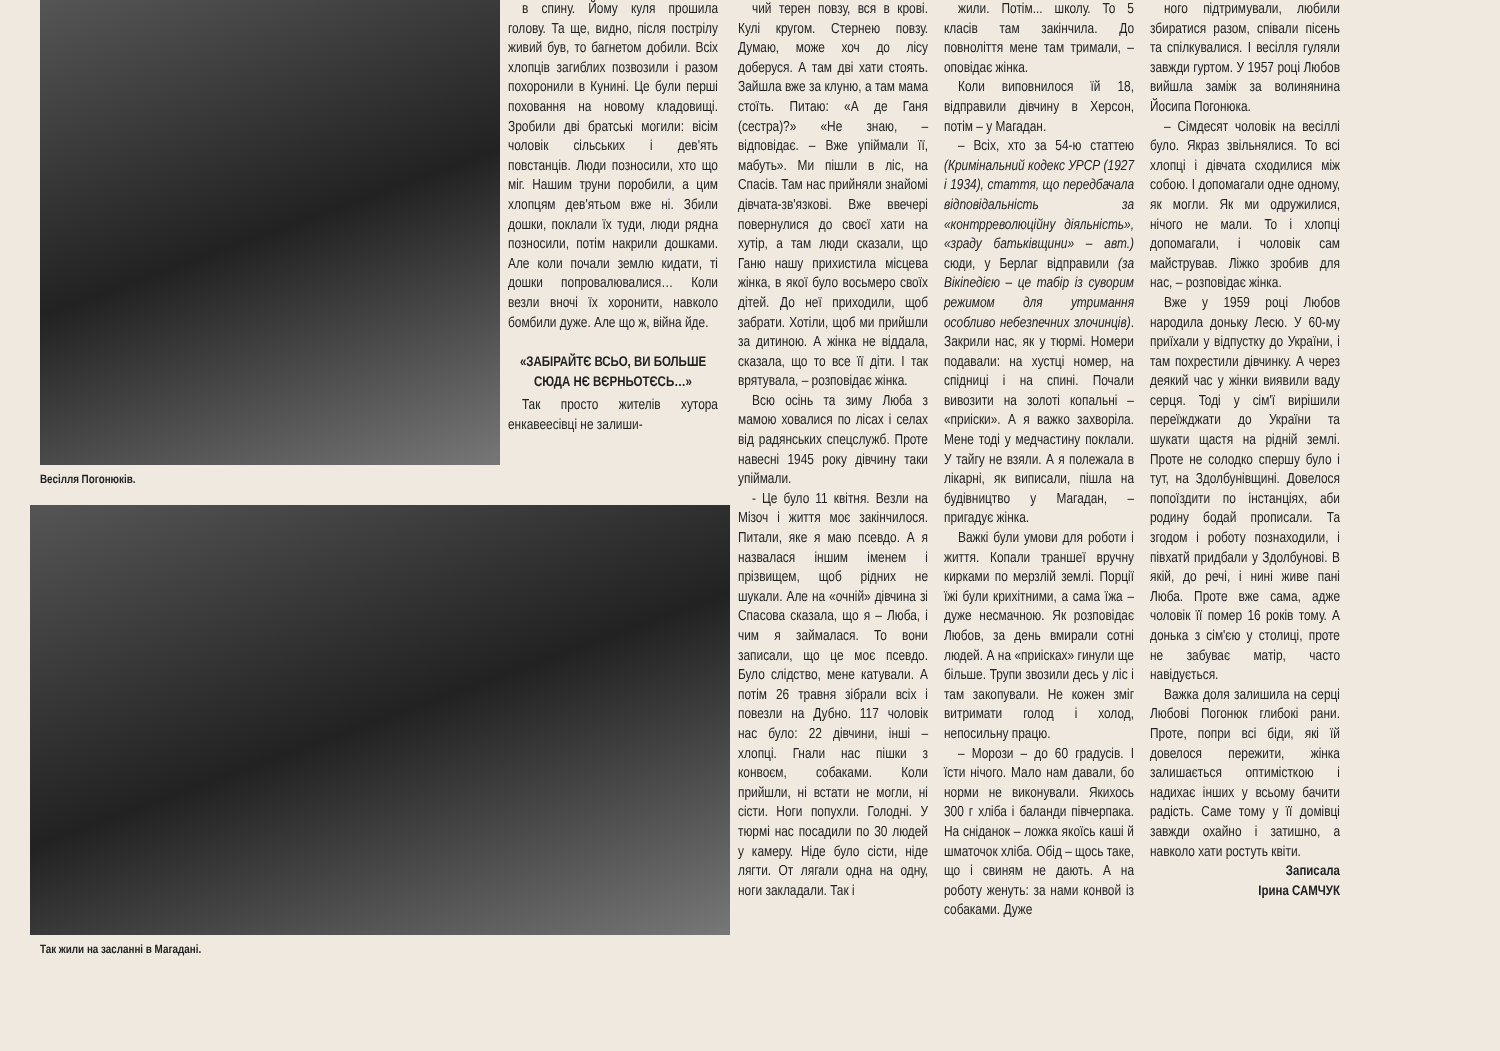Весілля Погонюків.
в спину. Йому куля прошила голову. Та ще, видно, після пострілу живий був, то багнетом добили. Всіх хлопців загиблих позвозили і разом похоронили в Кунині. Це були перші поховання на новому кладовищі. Зробили дві братські могили: вісім чоловік сільських і дев'ять повстанців. Люди позносили, хто що міг. Нашим труни поробили, а цим хлопцям дев'ятьом вже ні. Збили дошки, поклали їх туди, люди рядна позносили, потім накрили дошками. Але коли почали землю кидати, ті дошки попровалювалися… Коли везли вночі їх хоронити, навколо бомбили дуже. Але що ж, війна йде.
«ЗАБІРАЙТЄ ВСЬО, ВИ БОЛЬШЕ СЮДА НЄ ВЄРНЬОТЄСЬ…»
Так просто жителів хутора енкавеесівці не залиши-
Так жили на засланні в Магадані.
чий терен повзу, вся в крові. Кулі кругом. Стернею повзу. Думаю, може хоч до лісу доберуся. А там дві хати стоять. Зайшла вже за клуню, а там мама стоїть. Питаю: «А де Ганя (сестра)?» «Не знаю, – відповідає. – Вже упіймали її, мабуть». Ми пішли в ліс, на Спасів. Там нас прийняли знайомі дівчата-зв'язкові. Вже ввечері повернулися до своєї хати на хутір, а там люди сказали, що Ганю нашу прихистила місцева жінка, в якої було восьмеро своїх дітей. До неї приходили, щоб забрати. Хотіли, щоб ми прийшли за дитиною. А жінка не віддала, сказала, що то все її діти. І так врятувала, – розповідає жінка.
Всю осінь та зиму Люба з мамою ховалися по лісах і селах від радянських спецслужб. Проте навесні 1945 року дівчину таки упіймали.
- Це було 11 квітня. Везли на Мізоч і життя моє закінчилося. Питали, яке я маю псевдо. А я назвалася іншим іменем і прізвищем, щоб рідних не шукали. Але на «очній» дівчина зі Спасова сказала, що я – Люба, і чим я займалася. То вони записали, що це моє псевдо. Було слідство, мене катували. А потім 26 травня зібрали всіх і повезли на Дубно. 117 чоловік нас було: 22 дівчини, інші – хлопці. Гнали нас пішки з конвоєм, собаками. Коли прийшли, ні встати не могли, ні сісти. Ноги попухли. Голодні. У тюрмі нас посадили по 30 людей у камеру. Ніде було сісти, ніде лягти. От лягали одна на одну, ноги закладали. Так і
жили. Потім... школу. То 5 класів там закінчила. До повноліття мене там тримали, – оповідає жінка.
Коли виповнилося їй 18, відправили дівчину в Херсон, потім – у Магадан.
– Всіх, хто за 54-ю статтею (Кримінальний кодекс УРСР (1927 і 1934), стаття, що передбачала відповідальність за «контрреволюційну діяльність», «зраду батьківщини» – авт.) сюди, у Берлаг відправили (за Вікіпедією – це табір із суворим режимом для утримання особливо небезпечних злочинців). Закрили нас, як у тюрмі. Номери подавали: на хустці номер, на спідниці і на спині. Почали вивозити на золоті копальні – «приіски». А я важко захворіла. Мене тоді у медчастину поклали. У тайгу не взяли. А я полежала в лікарні, як виписали, пішла на будівництво у Магадан, – пригадує жінка.
Важкі були умови для роботи і життя. Копали траншеї вручну кирками по мерзлій землі. Порції їжі були крихітними, а сама їжа – дуже несмачною. Як розповідає Любов, за день вмирали сотні людей. А на «приісках» гинули ще більше. Трупи звозили десь у ліс і там закопували. Не кожен зміг витримати голод і холод, непосильну працю.
– Морози – до 60 градусів. І їсти нічого. Мало нам давали, бо норми не виконували. Якихось 300 г хліба і баланди півчерпака. На сніданок – ложка якоїсь каші й шматочок хліба. Обід – щось таке, що і свиням не дають. А на роботу женуть: за нами конвой із собаками. Дуже
ного підтримували, любили збиратися разом, співали пісень та спілкувалися. І весілля гуляли завжди гуртом. У 1957 році Любов вийшла заміж за волинянина Йосипа Погонюка.
– Сімдесят чоловік на весіллі було. Якраз звільнялися. То всі хлопці і дівчата сходилися між собою. І допомагали одне одному, як могли. Як ми одружилися, нічого не мали. То і хлопці допомагали, і чоловік сам майстрував. Ліжко зробив для нас, – розповідає жінка.
Вже у 1959 році Любов народила доньку Лесю. У 60-му приїхали у відпустку до України, і там похрестили дівчинку. А через деякий час у жінки виявили ваду серця. Тоді у сім'ї вирішили переїжджати до України та шукати щастя на рідній землі. Проте не солодко спершу було і тут, на Здолбунівщині. Довелося попоїздити по інстанціях, аби родину бодай прописали. Та згодом і роботу познаходили, і півхатй придбали у Здолбунові. В якій, до речі, і нині живе пані Люба. Проте вже сама, адже чоловік її помер 16 років тому. А донька з сім'єю у столиці, проте не забуває матір, часто навідується.
Важка доля залишила на серці Любові Погонюк глибокі рани. Проте, попри всі біди, які їй довелося пережити, жінка залишається оптимісткою і надихає інших у всьому бачити радість. Саме тому у її домівці завжди охайно і затишно, а навколо хати ростуть квіти.
Записала
Ірина САМЧУК